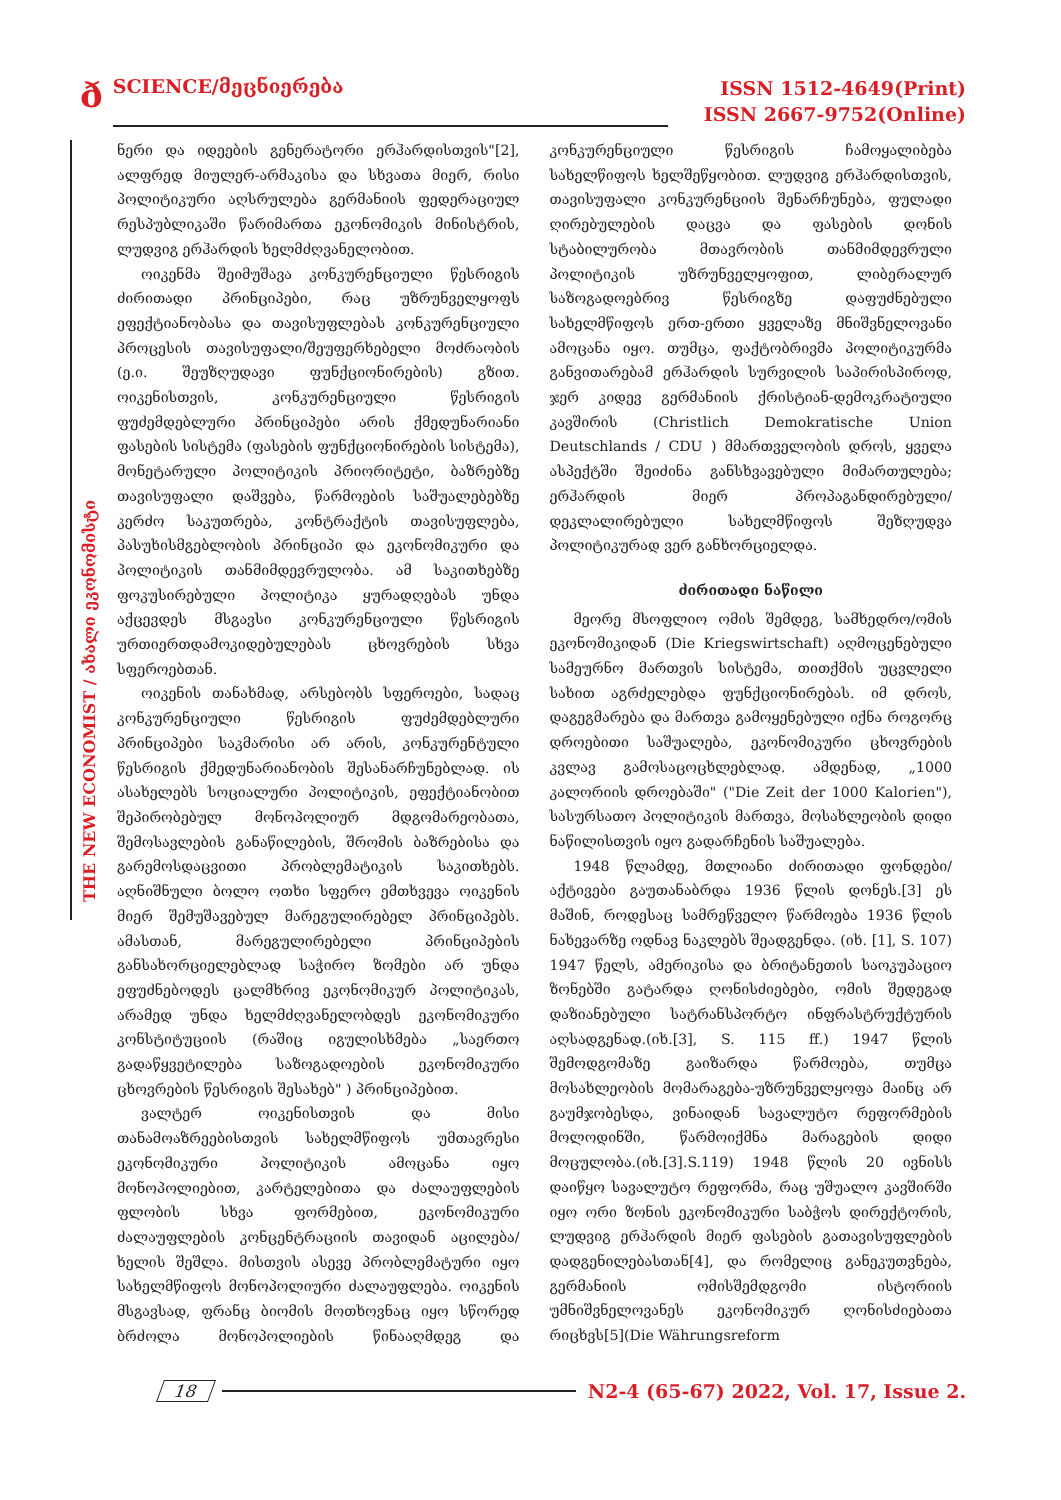ð
SCIENCE/მეცნიერება
ISSN 1512-4649(Print)
ISSN 2667-9752(Online)
THE NEW ECONOMIST / ახალი ეკონომისტი
ნერი და იდეების გენერატორი ერჰარდისთვის"[2], ალფრედ მიულერ-არმაკისა და სხვათა მიერ, რისი პოლიტიკური აღსრულება გერმანიის ფედერაციულ რესპუბლიკაში წარიმართა ეკონომიკის მინისტრის, ლუდვიგ ერჰარდის ხელმძღვანელობით.
ოიკენმა შეიმუშავა კონკურენციული წესრიგის ძირითადი პრინციპები, რაც უზრუნველყოფს ეფექტიანობასა და თავისუფლებას კონკურენციული პროცესის თავისუფალი/შეუფერხებელი მოძრაობის (ე.ი. შეუზღუდავი ფუნქციონირების) გზით. ოიკენისთვის, კონკურენციული წესრიგის ფუძემდებლური პრინციპები არის ქმედუნარიანი ფასების სისტემა (ფასების ფუნქციონირების სისტემა), მონეტარული პოლიტიკის პრიორიტეტი, ბაზრებზე თავისუფალი დაშვება, წარმოების საშუალებებზე კერძო საკუთრება, კონტრაქტის თავისუფლება, პასუხისმგებლობის პრინციპი და ეკონომიკური და პოლიტიკის თანმიმდევრულობა. ამ საკითხებზე ფოკუსირებული პოლიტიკა ყურადღებას უნდა აქცევდეს მსგავსი კონკურენციული წესრიგის ურთიერთდამოკიდებულებას ცხოვრების სხვა სფეროებთან.
ოიკენის თანახმად, არსებობს სფეროები, სადაც კონკურენციული წესრიგის ფუძემდებლური პრინციპები საკმარისი არ არის, კონკურენტული წესრიგის ქმედუნარიანობის შესანარჩუნებლად. ის ასახელებს სოციალური პოლიტიკის, ეფექტიანობით შეპირობებულ მონოპოლიურ მდგომარეობათა, შემოსავლების განაწილების, შრომის ბაზრებისა და გარემოსდაცვითი პრობლემატიკის საკითხებს. აღნიშნული ბოლო ოთხი სფერო ემთხვევა ოიკენის მიერ შემუშავებულ მარეგულირებელ პრინციპებს. ამასთან, მარეგულირებელი პრინციპების განსახორციელებლად საჭირო ზომები არ უნდა ეფუძნებოდეს ცალმხრივ ეკონომიკურ პოლიტიკას, არამედ უნდა ხელმძღვანელობდეს ეკონომიკური კონსტიტუციის (რაშიც იგულისხმება „საერთო გადაწყვეტილება საზოგადოების ეკონომიკური ცხოვრების წესრიგის შესახებ" ) პრინციპებით.
ვალტერ ოიკენისთვის და მისი თანამოაზრეებისთვის სახელმწიფოს უმთავრესი ეკონომიკური პოლიტიკის ამოცანა იყო მონოპოლიებით, კარტელებითა და ძალაუფლების ფლობის სხვა ფორმებით, ეკონომიკური ძალაუფლების კონცენტრაციის თავიდან აცილება/ხელის შეშლა. მისთვის ასევე პრობლემატური იყო სახელმწიფოს მონოპოლიური ძალაუფლება. ოიკენის მსგავსად, ფრანც ბიომის მოთხოვნაც იყო სწორედ ბრძოლა მონოპოლიების წინააღმდეგ და კონკურენციული წესრიგის ჩამოყალიბება სახელწიფოს ხელშეწყობით. ლუდვიგ ერჰარდისთვის, თავისუფალი კონკურენციის შენარჩუნება, ფულადი ღირებულების დაცვა და ფასების დონის სტაბილურობა მთავრობის თანმიმდევრული პოლიტიკის უზრუნველყოფით, ლიბერალურ საზოგადოებრივ წესრიგზე დაფუძნებული სახელმწიფოს ერთ-ერთი ყველაზე მნიშვნელოვანი ამოცანა იყო. თუმცა, ფაქტობრივმა პოლიტიკურმა განვითარებამ ერჰარდის სურვილის საპირისპიროდ, ჯერ კიდევ გერმანიის ქრისტიან-დემოკრატიული კავშირის (Christlich Demokratische Union Deutschlands / CDU ) მმართველობის დროს, ყველა ასპექტში შეიძინა განსხვავებული მიმართულება; ერჰარდის მიერ პროპაგანდირებული/დეკლალირებული სახელმწიფოს შეზღუდვა პოლიტიკურად ვერ განხორციელდა.
ძირითადი ნაწილი
მეორე მსოფლიო ომის შემდეგ, სამხედრო/ომის ეკონომიკიდან (Die Kriegswirtschaft) აღმოცენებული სამეურნო მართვის სისტემა, თითქმის უცვლელი სახით აგრძელებდა ფუნქციონირებას. იმ დროს, დაგეგმარება და მართვა გამოყენებული იქნა როგორც დროებითი საშუალება, ეკონომიკური ცხოვრების კვლავ გამოსაცოცხლებლად. ამდენად, „1000 კალორიის დროებაში" ("Die Zeit der 1000 Kalorien"), სასურსათო პოლიტიკის მართვა, მოსახლეობის დიდი ნაწილისთვის იყო გადარჩენის საშუალება.
1948 წლამდე, მთლიანი ძირითადი ფონდები/აქტივები გაუთანაბრდა 1936 წლის დონეს.[3] ეს მაშინ, როდესაც სამრეწველო წარმოება 1936 წლის ნახევარზე ოდნავ ნაკლებს შეადგენდა. (იხ. [1], S. 107) 1947 წელს, ამერიკისა და ბრიტანეთის საოკუპაციო ზონებში გატარდა ღონისძიებები, ომის შედეგად დაზიანებული სატრანსპორტო ინფრასტრუქტურის აღსადგენად.(იხ.[3], S. 115 ff.) 1947 წლის შემოდგომაზე გაიზარდა წარმოება, თუმცა მოსახლეობის მომარაგება-უზრუნველყოფა მაინც არ გაუმჯობესდა, ვინაიდან სავალუტო რეფორმების მოლოდინში, წარმოიქმნა მარაგების დიდი მოცულობა.(იხ.[3].S.119) 1948 წლის 20 ივნისს დაიწყო სავალუტო რეფორმა, რაც უშუალო კავშირში იყო ორი ზონის ეკონომიკური საბჭოს დირექტორის, ლუდვიგ ერჰარდის მიერ ფასების გათავისუფლების დადგენილებასთან[4], და რომელიც განეკუთვნება, გერმანიის ომისშემდგომი ისტორიის უმნიშვნელოვანეს ეკონომიკურ ღონისძიებათა რიცხვს[5](Die Währungsreform
18
N2-4 (65-67) 2022, Vol. 17, Issue 2.